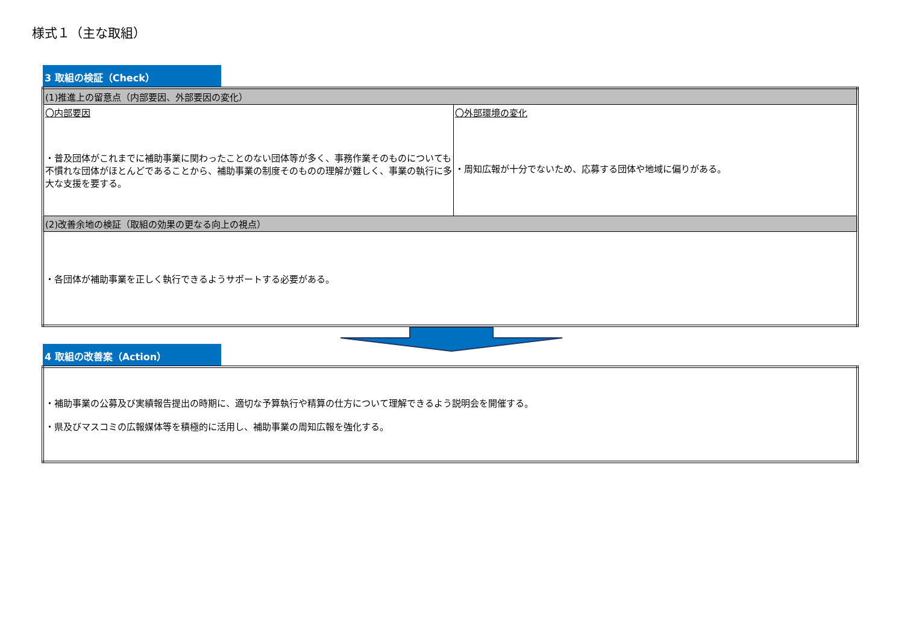様式１（主な取組）
3 取組の検証（Check）
| (1)推進上の留意点（内部要因、外部要因の変化） | |
| 〇内部要因 ・普及団体がこれまでに補助事業に関わったことのない団体等が多く、事務作業そのものについても不慣れな団体がほとんどであることから、補助事業の制度そのものの理解が難しく、事業の執行に多大な支援を要する。 | 〇外部環境の変化 ・周知広報が十分でないため、応募する団体や地域に偏りがある。 |
| (2)改善余地の検証（取組の効果の更なる向上の視点） | |
| ・各団体が補助事業を正しく執行できるようサポートする必要がある。 | |
4 取組の改善案（Action）
| ・補助事業の公募及び実績報告提出の時期に、適切な予算執行や精算の仕方について理解できるよう説明会を開催する。 ・県及びマスコミの広報媒体等を積極的に活用し、補助事業の周知広報を強化する。 |